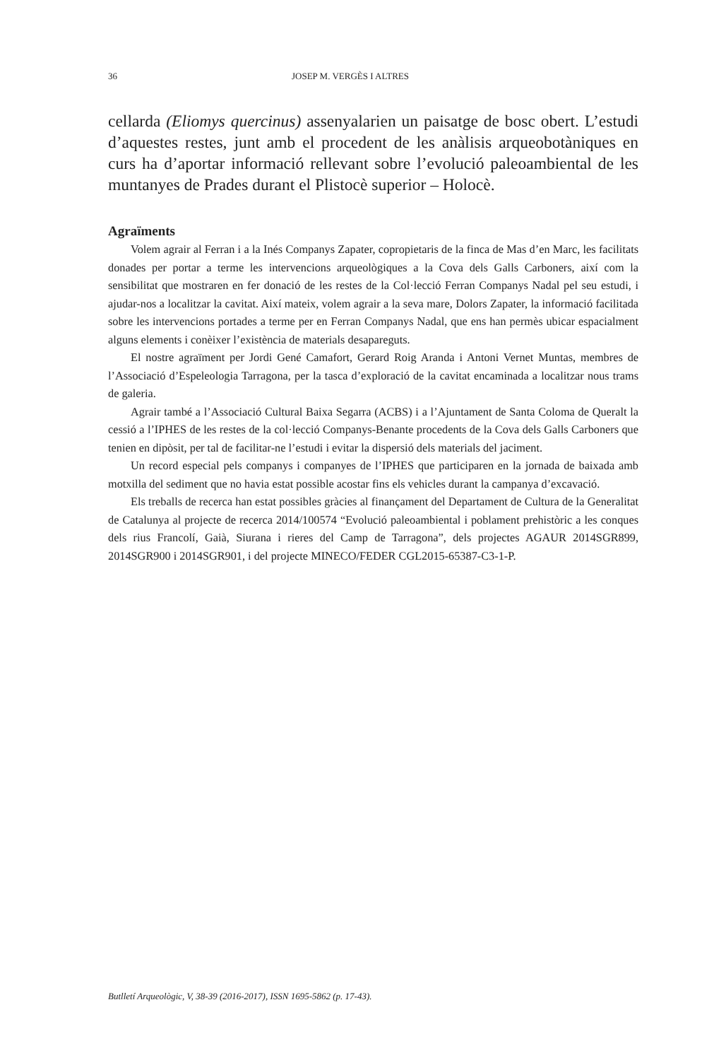36 JOSEP M. VERGÈS I ALTRES
cellarda (Eliomys quercinus) assenyalarien un paisatge de bosc obert. L’estudi d’aquestes restes, junt amb el procedent de les anàlisis arqueobotàniques en curs ha d’aportar informació rellevant sobre l’evolució paleoambiental de les muntanyes de Prades durant el Plistocè superior – Holocè.
Agraïments
Volem agrair al Ferran i a la Inés Companys Zapater, copropietaris de la finca de Mas d’en Marc, les facilitats donades per portar a terme les intervencions arqueològiques a la Cova dels Galls Carboners, així com la sensibilitat que mostraren en fer donació de les restes de la Col·lecció Ferran Companys Nadal pel seu estudi, i ajudar-nos a localitzar la cavitat. Així mateix, volem agrair a la seva mare, Dolors Zapater, la informació facilitada sobre les intervencions portades a terme per en Ferran Companys Nadal, que ens han permès ubicar espacialment alguns elements i conèixer l’existència de materials desapareguts.
El nostre agraïment per Jordi Gené Camafort, Gerard Roig Aranda i Antoni Vernet Muntas, membres de l’Associació d’Espeleologia Tarragona, per la tasca d’exploració de la cavitat encaminada a localitzar nous trams de galeria.
Agrair també a l’Associació Cultural Baixa Segarra (ACBS) i a l’Ajuntament de Santa Coloma de Queralt la cessió a l’IPHES de les restes de la col·lecció Companys-Benante procedents de la Cova dels Galls Carboners que tenien en dipòsit, per tal de facilitar-ne l’estudi i evitar la dispersió dels materials del jaciment.
Un record especial pels companys i companyes de l’IPHES que participaren en la jornada de baixada amb motxilla del sediment que no havia estat possible acostar fins els vehicles durant la campanya d’excavació.
Els treballs de recerca han estat possibles gràcies al finançament del Departament de Cultura de la Generalitat de Catalunya al projecte de recerca 2014/100574 “Evolució paleoambiental i poblament prehistòric a les conques dels rius Francolí, Gaià, Siurana i rieres del Camp de Tarragona”, dels projectes AGAUR 2014SGR899, 2014SGR900 i 2014SGR901, i del projecte MINECO/FEDER CGL2015-65387-C3-1-P.
Butlletí Arqueològic, V, 38-39 (2016-2017), ISSN 1695-5862 (p. 17-43).